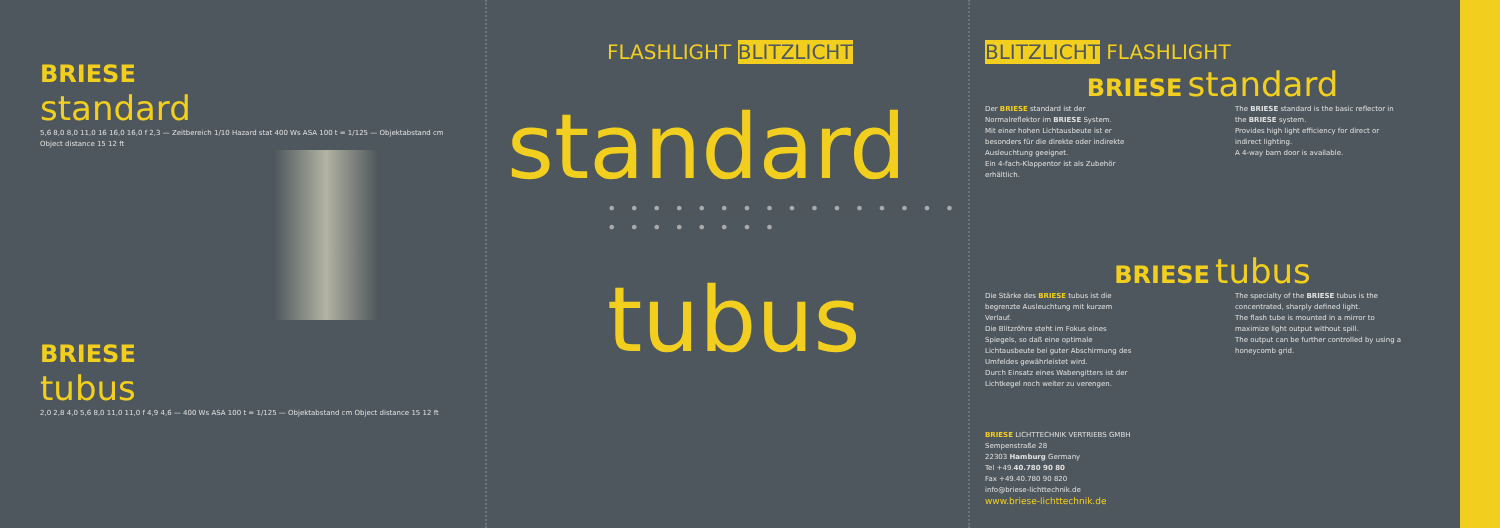BRIESE
standard
5,6 8,0 8,0 11,0 16 16,0 16,0 f 2,3 — Zeitbereich 1/10 Hazard stat 400 Ws ASA 100 t = 1/125 — Objektabstand cm Object distance 15 12 ft
BRIESE
tubus
2,0 2,8 4,0 5,6 8,0 11,0 11,0 f 4,9 4,6 — 400 Ws ASA 100 t = 1/125 — Objektabstand cm Object distance 15 12 ft
FLASHLIGHT BLITZLICHT
standard
• • • • • • • • • • • • • • • • • • • • • • • •
tubus
BLITZLICHT FLASHLIGHT
BRIESE standard
Der BRIESE standard ist der Normalreflektor im BRIESE System.
Mit einer hohen Lichtausbeute ist er besonders für die direkte oder indirekte Ausleuchtung geeignet.
Ein 4-fach-Klappentor ist als Zubehör erhältlich.
The BRIESE standard is the basic reflector in the BRIESE system.
Provides high light efficiency for direct or indirect lighting.
A 4-way barn door is available.
BRIESE tubus
Die Stärke des BRIESE tubus ist die begrenzte Ausleuchtung mit kurzem Verlauf.
Die Blitzröhre steht im Fokus eines Spiegels, so daß eine optimale Lichtausbeute bei guter Abschirmung des Umfeldes gewährleistet wird.
Durch Einsatz eines Wabengitters ist der Lichtkegel noch weiter zu verengen.
The specialty of the BRIESE tubus is the concentrated, sharply defined light.
The flash tube is mounted in a mirror to maximize light output without spill.
The output can be further controlled by using a honeycomb grid.
BRIESE LICHTTECHNIK VERTRIEBS GMBH
Sempenstraße 28
22303 Hamburg Germany
Tel +49.40.780 90 80
Fax +49.40.780 90 820
info@briese-lichttechnik.de
www.briese-lichttechnik.de